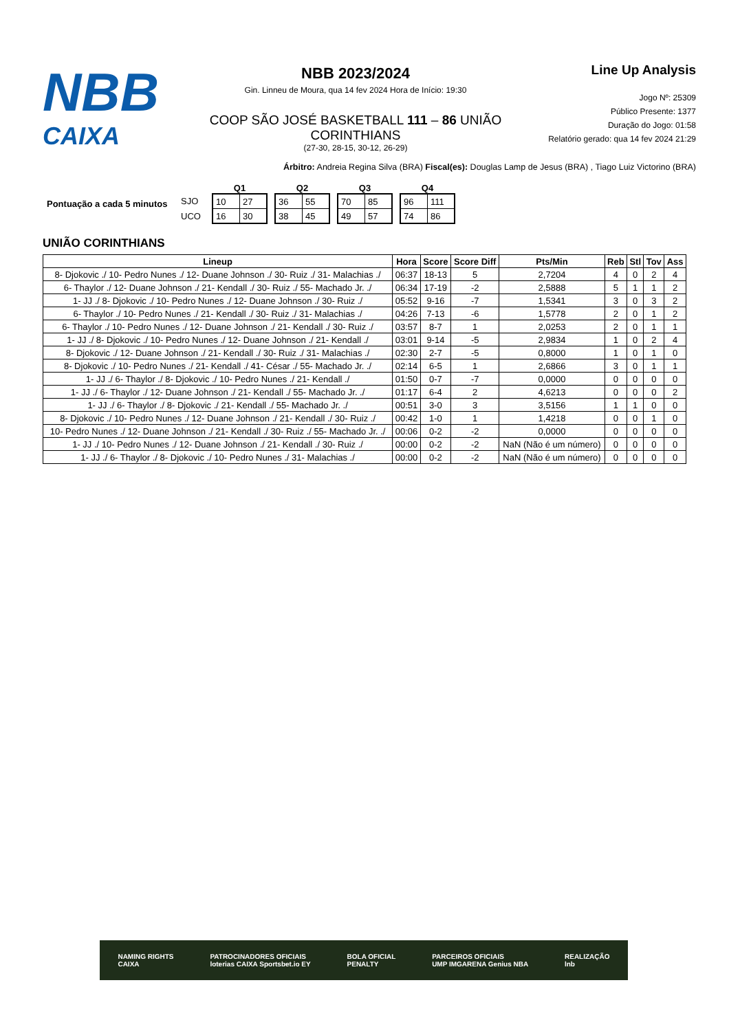NBB
CAIXA
NBB 2023/2024
Gin. Linneu de Moura, qua 14 fev 2024 Hora de Início: 19:30
COOP SÃO JOSÉ BASKETBALL 111 – 86 UNIÃO CORINTHIANS
(27-30, 28-15, 30-12, 26-29)
Line Up Analysis
Jogo Nº: 25309
Público Presente: 1377
Duração do Jogo: 01:58
Relatório gerado: qua 14 fev 2024 21:29
Árbitro: Andreia Regina Silva (BRA) Fiscal(es): Douglas Lamp de Jesus (BRA) , Tiago Luiz Victorino (BRA)
Pontuação a cada 5 minutos
SJO
UCO
Q1
| 10 | 27 |
| 16 | 30 |
Q2
| 36 | 55 |
| 38 | 45 |
Q3
| 70 | 85 |
| 49 | 57 |
Q4
| 96 | 111 |
| 74 | 86 |
UNIÃO CORINTHIANS
| Lineup | Hora | Score | Score Diff | Pts/Min | Reb | Stl | Tov | Ass |
| --- | --- | --- | --- | --- | --- | --- | --- | --- |
| 8- Djokovic ./ 10- Pedro Nunes ./ 12- Duane Johnson ./ 30- Ruiz ./ 31- Malachias ./ | 06:37 | 18-13 | 5 | 2,7204 | 4 | 0 | 2 | 4 |
| 6- Thaylor ./ 12- Duane Johnson ./ 21- Kendall ./ 30- Ruiz ./ 55- Machado Jr. ./ | 06:34 | 17-19 | -2 | 2,5888 | 5 | 1 | 1 | 2 |
| 1- JJ ./ 8- Djokovic ./ 10- Pedro Nunes ./ 12- Duane Johnson ./ 30- Ruiz ./ | 05:52 | 9-16 | -7 | 1,5341 | 3 | 0 | 3 | 2 |
| 6- Thaylor ./ 10- Pedro Nunes ./ 21- Kendall ./ 30- Ruiz ./ 31- Malachias ./ | 04:26 | 7-13 | -6 | 1,5778 | 2 | 0 | 1 | 2 |
| 6- Thaylor ./ 10- Pedro Nunes ./ 12- Duane Johnson ./ 21- Kendall ./ 30- Ruiz ./ | 03:57 | 8-7 | 1 | 2,0253 | 2 | 0 | 1 | 1 |
| 1- JJ ./ 8- Djokovic ./ 10- Pedro Nunes ./ 12- Duane Johnson ./ 21- Kendall ./ | 03:01 | 9-14 | -5 | 2,9834 | 1 | 0 | 2 | 4 |
| 8- Djokovic ./ 12- Duane Johnson ./ 21- Kendall ./ 30- Ruiz ./ 31- Malachias ./ | 02:30 | 2-7 | -5 | 0,8000 | 1 | 0 | 1 | 0 |
| 8- Djokovic ./ 10- Pedro Nunes ./ 21- Kendall ./ 41- César ./ 55- Machado Jr. ./ | 02:14 | 6-5 | 1 | 2,6866 | 3 | 0 | 1 | 1 |
| 1- JJ ./ 6- Thaylor ./ 8- Djokovic ./ 10- Pedro Nunes ./ 21- Kendall ./ | 01:50 | 0-7 | -7 | 0,0000 | 0 | 0 | 0 | 0 |
| 1- JJ ./ 6- Thaylor ./ 12- Duane Johnson ./ 21- Kendall ./ 55- Machado Jr. ./ | 01:17 | 6-4 | 2 | 4,6213 | 0 | 0 | 0 | 2 |
| 1- JJ ./ 6- Thaylor ./ 8- Djokovic ./ 21- Kendall ./ 55- Machado Jr. ./ | 00:51 | 3-0 | 3 | 3,5156 | 1 | 1 | 0 | 0 |
| 8- Djokovic ./ 10- Pedro Nunes ./ 12- Duane Johnson ./ 21- Kendall ./ 30- Ruiz ./ | 00:42 | 1-0 | 1 | 1,4218 | 0 | 0 | 1 | 0 |
| 10- Pedro Nunes ./ 12- Duane Johnson ./ 21- Kendall ./ 30- Ruiz ./ 55- Machado Jr. ./ | 00:06 | 0-2 | -2 | 0,0000 | 0 | 0 | 0 | 0 |
| 1- JJ ./ 10- Pedro Nunes ./ 12- Duane Johnson ./ 21- Kendall ./ 30- Ruiz ./ | 00:00 | 0-2 | -2 | NaN (Não é um número) | 0 | 0 | 0 | 0 |
| 1- JJ ./ 6- Thaylor ./ 8- Djokovic ./ 10- Pedro Nunes ./ 31- Malachias ./ | 00:00 | 0-2 | -2 | NaN (Não é um número) | 0 | 0 | 0 | 0 |
NAMING RIGHTS
CAIXA PATROCINADORES OFICIAIS
loterias CAIXA Sportsbet.io EY BOLA OFICIAL
PENALTY PARCEIROS OFICIAIS
UMP IMGARENA Genius NBA REALIZAÇÃO
lnb